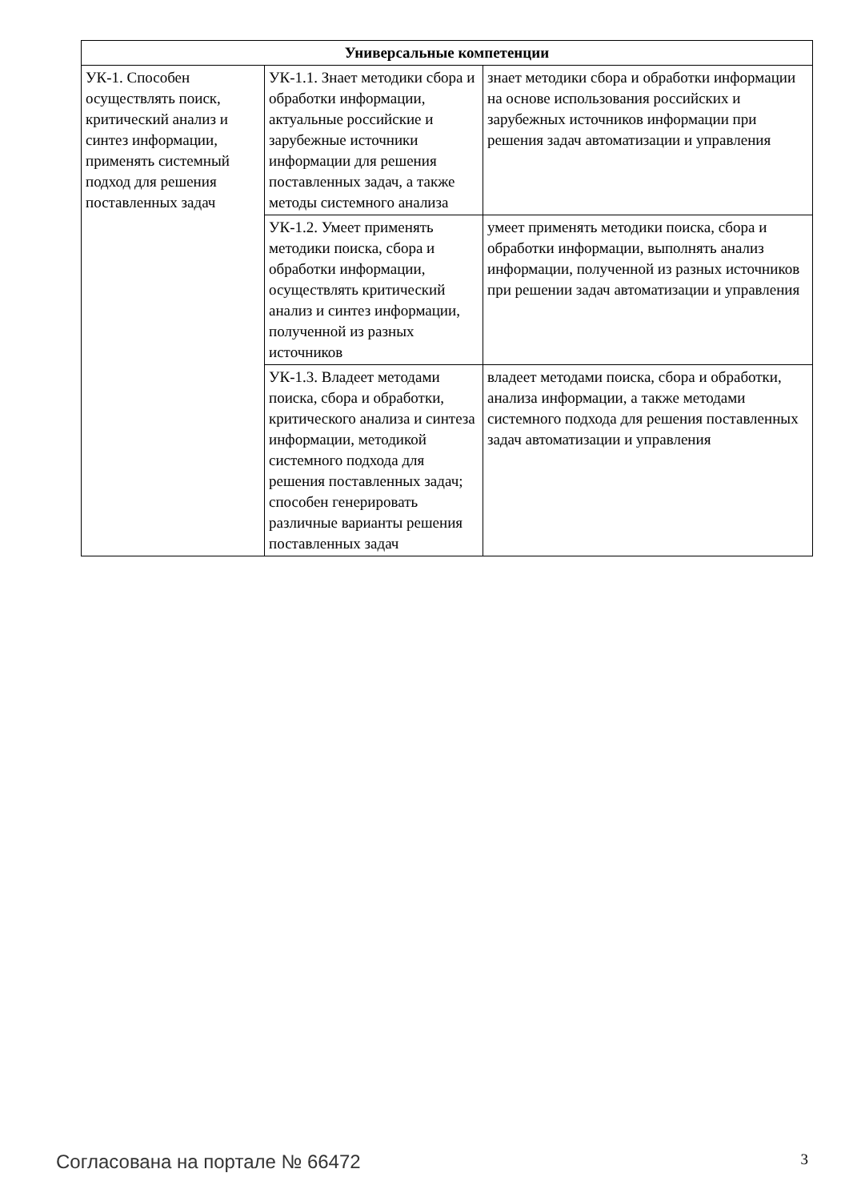| Универсальные компетенции | | |
| --- | --- | --- |
| УК-1. Способен осуществлять поиск, критический анализ и синтез информации, применять системный подход для решения поставленных задач | УК-1.1. Знает методики сбора и обработки информации, актуальные российские и зарубежные источники информации для решения поставленных задач, а также методы системного анализа | знает методики сбора и обработки информации на основе использования российских и зарубежных источников информации при решения задач автоматизации и управления |
| | УК-1.2. Умеет применять методики поиска, сбора и обработки информации, осуществлять критический анализ и синтез информации, полученной из разных источников | умеет применять методики поиска, сбора и обработки информации, выполнять анализ информации, полученной из разных источников при решении задач автоматизации и управления |
| | УК-1.3. Владеет методами поиска, сбора и обработки, критического анализа и синтеза информации, методикой системного подхода для решения поставленных задач; способен генерировать различные варианты решения поставленных задач | владеет методами поиска, сбора и обработки, анализа информации, а также методами системного подхода для решения поставленных задач автоматизации и управления |
Согласована на портале № 66472 3